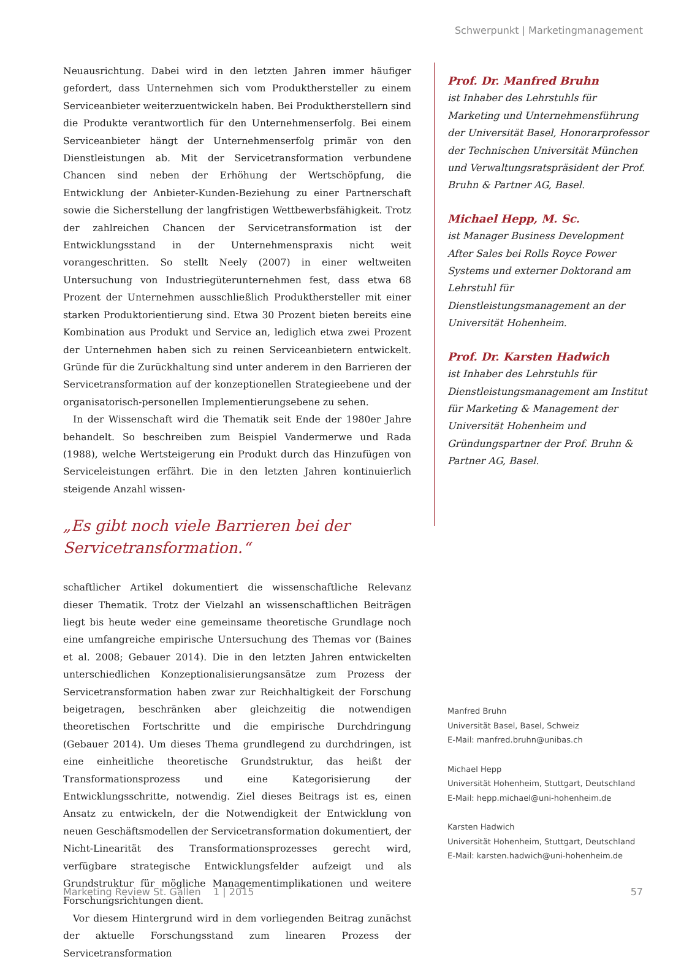Schwerpunkt | Marketingmanagement
Neuausrichtung. Dabei wird in den letzten Jahren immer häufiger gefordert, dass Unternehmen sich vom Produkthersteller zu einem Serviceanbieter weiterzuentwickeln haben. Bei Produktherstellern sind die Produkte verantwortlich für den Unternehmenserfolg. Bei einem Serviceanbieter hängt der Unternehmenserfolg primär von den Dienstleistungen ab. Mit der Servicetransformation verbundene Chancen sind neben der Erhöhung der Wertschöpfung, die Entwicklung der Anbieter-Kunden-Beziehung zu einer Partnerschaft sowie die Sicherstellung der langfristigen Wettbewerbsfähigkeit. Trotz der zahlreichen Chancen der Servicetransformation ist der Entwicklungsstand in der Unternehmenspraxis nicht weit vorangeschritten. So stellt Neely (2007) in einer weltweiten Untersuchung von Industriegüterunternehmen fest, dass etwa 68 Prozent der Unternehmen ausschließlich Produkthersteller mit einer starken Produktorientierung sind. Etwa 30 Prozent bieten bereits eine Kombination aus Produkt und Service an, lediglich etwa zwei Prozent der Unternehmen haben sich zu reinen Serviceanbietern entwickelt. Gründe für die Zurückhaltung sind unter anderem in den Barrieren der Servicetransformation auf der konzeptionellen Strategieebene und der organisatorisch-personellen Implementierungsebene zu sehen.
In der Wissenschaft wird die Thematik seit Ende der 1980er Jahre behandelt. So beschreiben zum Beispiel Vandermerwe und Rada (1988), welche Wertsteigerung ein Produkt durch das Hinzufügen von Serviceleistungen erfährt. Die in den letzten Jahren kontinuierlich steigende Anzahl wissen-
„Es gibt noch viele Barrieren bei der Servicetransformation.“
schaftlicher Artikel dokumentiert die wissenschaftliche Relevanz dieser Thematik. Trotz der Vielzahl an wissenschaftlichen Beiträgen liegt bis heute weder eine gemeinsame theoretische Grundlage noch eine umfangreiche empirische Untersuchung des Themas vor (Baines et al. 2008; Gebauer 2014). Die in den letzten Jahren entwickelten unterschiedlichen Konzeptionalisierungsansätze zum Prozess der Servicetransformation haben zwar zur Reichhaltigkeit der Forschung beigetragen, beschränken aber gleichzeitig die notwendigen theoretischen Fortschritte und die empirische Durchdringung (Gebauer 2014). Um dieses Thema grundlegend zu durchdringen, ist eine einheitliche theoretische Grundstruktur, das heißt der Transformationsprozess und eine Kategorisierung der Entwicklungsschritte, notwendig. Ziel dieses Beitrags ist es, einen Ansatz zu entwickeln, der die Notwendigkeit der Entwicklung von neuen Geschäftsmodellen der Servicetransformation dokumentiert, der Nicht-Linearität des Transformationsprozesses gerecht wird, verfügbare strategische Entwicklungsfelder aufzeigt und als Grundstruktur für mögliche Managementimplikationen und weitere Forschungsrichtungen dient.
Vor diesem Hintergrund wird in dem vorliegenden Beitrag zunächst der aktuelle Forschungsstand zum linearen Prozess der Servicetransformation
Prof. Dr. Manfred Bruhn
ist Inhaber des Lehrstuhls für Marketing und Unternehmensführung der Universität Basel, Honorarprofessor der Technischen Universität München und Verwaltungsratspräsident der Prof. Bruhn & Partner AG, Basel.
Michael Hepp, M. Sc.
ist Manager Business Development After Sales bei Rolls Royce Power Systems und externer Doktorand am Lehrstuhl für Dienstleistungsmanagement an der Universität Hohenheim.
Prof. Dr. Karsten Hadwich
ist Inhaber des Lehrstuhls für Dienstleistungsmanagement am Institut für Marketing & Management der Universität Hohenheim und Gründungspartner der Prof. Bruhn & Partner AG, Basel.
Manfred Bruhn
Universität Basel, Basel, Schweiz
E-Mail: manfred.bruhn@unibas.ch
Michael Hepp
Universität Hohenheim, Stuttgart, Deutschland
E-Mail: hepp.michael@uni-hohenheim.de
Karsten Hadwich
Universität Hohenheim, Stuttgart, Deutschland
E-Mail: karsten.hadwich@uni-hohenheim.de
Marketing Review St. Gallen 1 | 2015 57